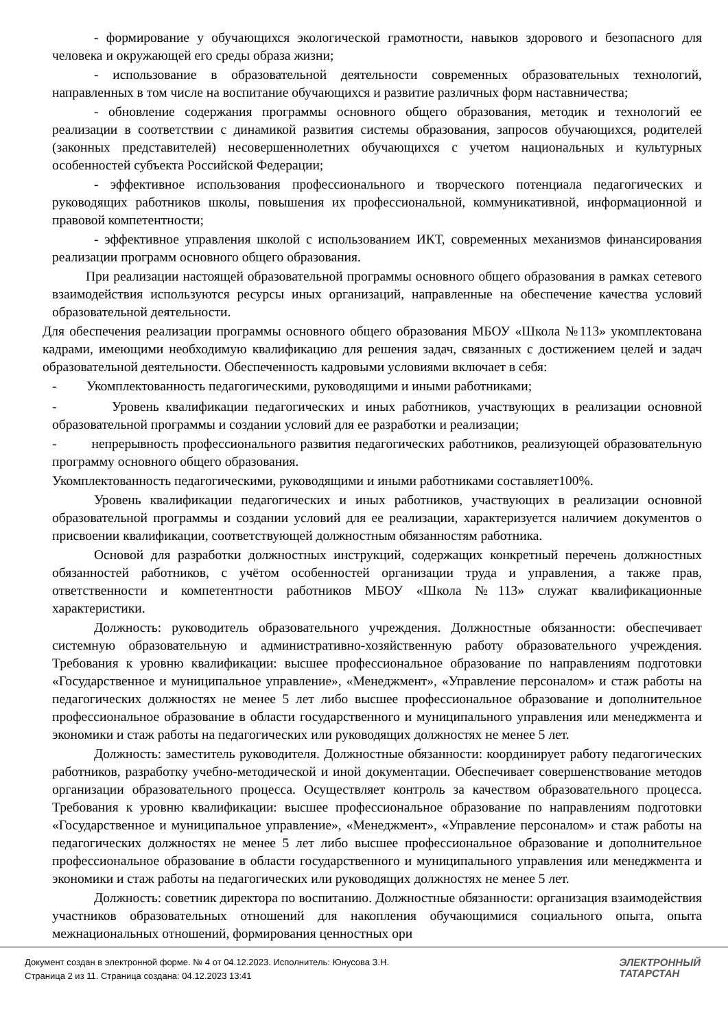- формирование у обучающихся экологической грамотности, навыков здорового и безопасного для человека и окружающей его среды образа жизни;
- использование в образовательной деятельности современных образовательных технологий, направленных в том числе на воспитание обучающихся и развитие различных форм наставничества;
- обновление содержания программы основного общего образования, методик и технологий ее реализации в соответствии с динамикой развития системы образования, запросов обучающихся, родителей (законных представителей) несовершеннолетних обучающихся с учетом национальных и культурных особенностей субъекта Российской Федерации;
- эффективное использования профессионального и творческого потенциала педагогических и руководящих работников школы, повышения их профессиональной, коммуникативной, информационной и правовой компетентности;
- эффективное управления школой с использованием ИКТ, современных механизмов финансирования реализации программ основного общего образования.
При реализации настоящей образовательной программы основного общего образования в рамках сетевого взаимодействия используются ресурсы иных организаций, направленные на обеспечение качества условий образовательной деятельности.
Для обеспечения реализации программы основного общего образования МБОУ «Школа №113» укомплектована кадрами, имеющими необходимую квалификацию для решения задач, связанных с достижением целей и задач образовательной деятельности. Обеспеченность кадровыми условиями включает в себя:
- Укомплектованность педагогическими, руководящими и иными работниками;
- Уровень квалификации педагогических и иных работников, участвующих в реализации основной образовательной программы и создании условий для ее разработки и реализации;
- непрерывность профессионального развития педагогических работников, реализующей образовательную программу основного общего образования.
Укомплектованность педагогическими, руководящими и иными работниками составляет100%.
Уровень квалификации педагогических и иных работников, участвующих в реализации основной образовательной программы и создании условий для ее реализации, характеризуется наличием документов о присвоении квалификации, соответствующей должностным обязанностям работника.
Основой для разработки должностных инструкций, содержащих конкретный перечень должностных обязанностей работников, с учётом особенностей организации труда и управления, а также прав, ответственности и компетентности работников МБОУ «Школа №113» служат квалификационные характеристики.
Должность: руководитель образовательного учреждения. Должностные обязанности: обеспечивает системную образовательную и административно-хозяйственную работу образовательного учреждения. Требования к уровню квалификации: высшее профессиональное образование по направлениям подготовки «Государственное и муниципальное управление», «Менеджмент», «Управление персоналом» и стаж работы на педагогических должностях не менее 5 лет либо высшее профессиональное образование и дополнительное профессиональное образование в области государственного и муниципального управления или менеджмента и экономики и стаж работы на педагогических или руководящих должностях не менее 5 лет.
Должность: заместитель руководителя. Должностные обязанности: координирует работу педагогических работников, разработку учебно-методической и иной документации. Обеспечивает совершенствование методов организации образовательного процесса. Осуществляет контроль за качеством образовательного процесса. Требования к уровню квалификации: высшее профессиональное образование по направлениям подготовки «Государственное и муниципальное управление», «Менеджмент», «Управление персоналом» и стаж работы на педагогических должностях не менее 5 лет либо высшее профессиональное образование и дополнительное профессиональное образование в области государственного и муниципального управления или менеджмента и экономики и стаж работы на педагогических или руководящих должностях не менее 5 лет.
Должность: советник директора по воспитанию. Должностные обязанности: организация взаимодействия участников образовательных отношений для накопления обучающимися социального опыта, опыта межнациональных отношений, формирования ценностных ори
Документ создан в электронной форме. № 4 от 04.12.2023. Исполнитель: Юнусова З.Н.
Страница 2 из 11. Страница создана: 04.12.2023 13:41
ЭЛЕКТРОННЫЙ
ТАТАРСТАН